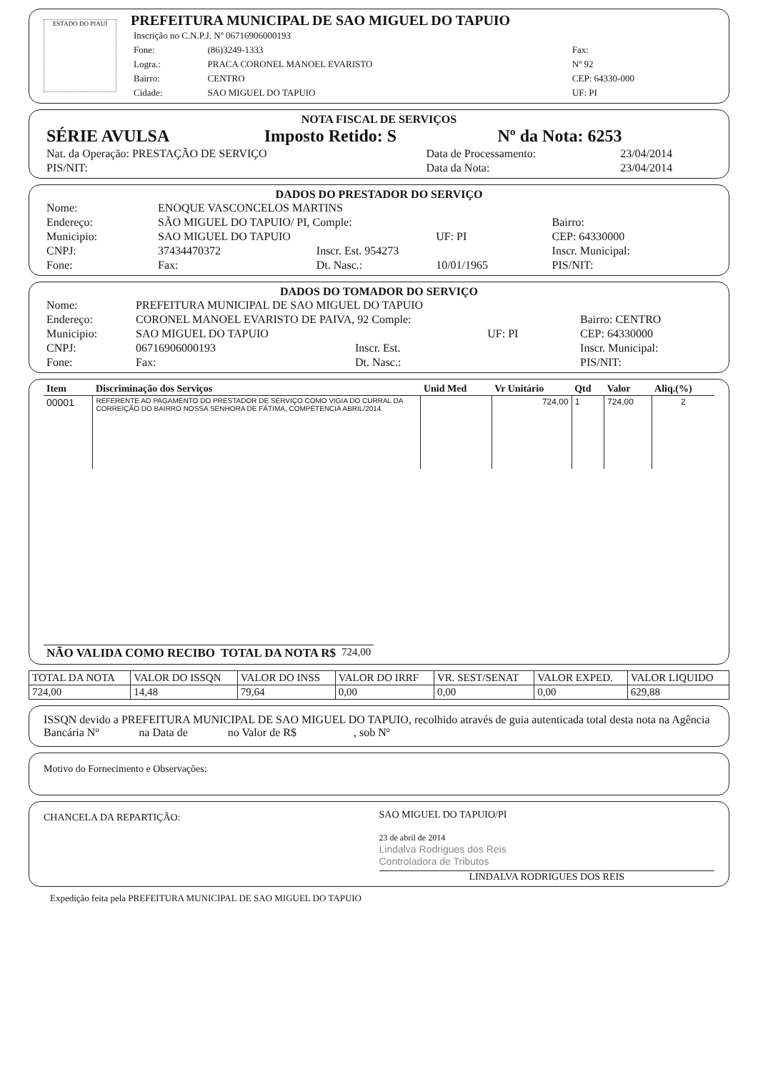ESTADO DO PIAUÍ
PREFEITURA MUNICIPAL DE SAO MIGUEL DO TAPUIO
| Inscrição no C.N.P.J. Nº 06716906000193 | | |
| Fone: | (86)3249-1333 | Fax: |
| Logra.: | PRACA CORONEL MANOEL EVARISTO | Nº 92 |
| Bairro: | CENTRO | CEP: 64330-000 |
| Cidade: | SAO MIGUEL DO TAPUIO | UF: PI |
NOTA FISCAL DE SERVIÇOS
| SÉRIE AVULSA | Imposto Retido: S | Nº da Nota: 6253 |
| Nat. da Operação: PRESTAÇÃO DE SERVIÇO | Data de Processamento: | 23/04/2014 |
| PIS/NIT: | Data da Nota: | 23/04/2014 |
DADOS DO PRESTADOR DO SERVIÇO
| Nome: | ENOQUE VASCONCELOS MARTINS | | | |
| Endereço: | SÃO MIGUEL DO TAPUIO/ PI, Comple: | | | Bairro: |
| Municipio: | SAO MIGUEL DO TAPUIO | | UF: PI | CEP: 64330000 |
| CNPJ: | 37434470372 | Inscr. Est. 954273 | | Inscr. Municipal: |
| Fone: | Fax: | Dt. Nasc.: | 10/01/1965 | PIS/NIT: |
DADOS DO TOMADOR DO SERVIÇO
| Nome: | PREFEITURA MUNICIPAL DE SAO MIGUEL DO TAPUIO | | | |
| Endereço: | CORONEL MANOEL EVARISTO DE PAIVA, 92 Comple: | | | Bairro: CENTRO |
| Municipio: | SAO MIGUEL DO TAPUIO | | UF: PI | CEP: 64330000 |
| CNPJ: | 06716906000193 | Inscr. Est. | | Inscr. Municipal: |
| Fone: | Fax: | Dt. Nasc.: | | PIS/NIT: |
| Item | Discriminação dos Serviços | Unid Med | Vr Unitário | Qtd | Valor | Aliq.(%) |
| --- | --- | --- | --- | --- | --- | --- |
| 00001 | REFERENTE AO PAGAMENTO DO PRESTADOR DE SERVIÇO COMO VIGIA DO CURRAL DA CORREIÇÃO DO BAIRRO NOSSA SENHORA DE FÁTIMA, COMPETENCIA ABRIL/2014. | | 724,00 | 1 | 724,00 | 2 |
| NÃO VALIDA COMO RECIBO | TOTAL DA NOTA R$ | 724,00 |
| TOTAL DA NOTA | VALOR DO ISSQN | VALOR DO INSS | VALOR DO IRRF | VR. SEST/SENAT | VALOR EXPED. | VALOR LIQUIDO |
| 724,00 | 14,48 | 79,64 | 0,00 | 0,00 | 0,00 | 629,88 |
ISSQN devido a PREFEITURA MUNICIPAL DE SAO MIGUEL DO TAPUIO, recolhido através de guia autenticada total desta nota na Agência Bancária Nº na Data de no Valor de R$ , sob Nº
Motivo do Fornecimento e Observações:
CHANCELA DA REPARTIÇÃO:
SAO MIGUEL DO TAPUIO/PI
23 de abril de 2014
Lindalva Rodrigues dos Reis
Controladora de Tributos
LINDALVA RODRIGUES DOS REIS
Expedição feita pela PREFEITURA MUNICIPAL DE SAO MIGUEL DO TAPUIO